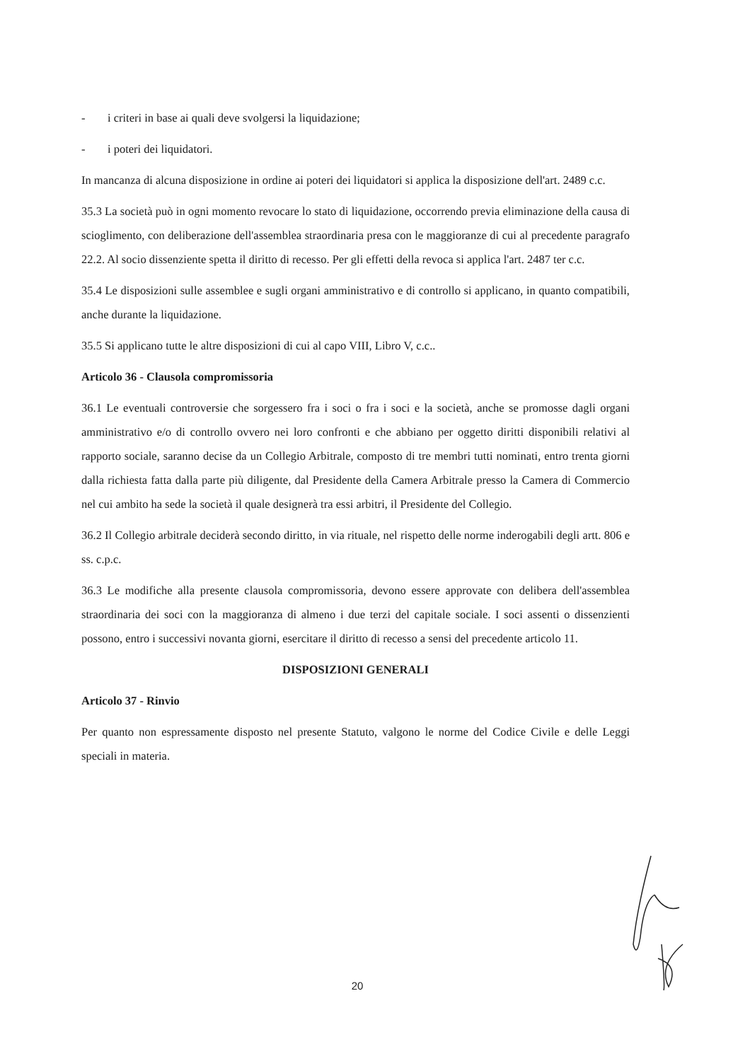- i criteri in base ai quali deve svolgersi la liquidazione;
- i poteri dei liquidatori.
In mancanza di alcuna disposizione in ordine ai poteri dei liquidatori si applica la disposizione dell'art. 2489 c.c.
35.3 La società può in ogni momento revocare lo stato di liquidazione, occorrendo previa eliminazione della causa di scioglimento, con deliberazione dell'assemblea straordinaria presa con le maggioranze di cui al precedente paragrafo 22.2. Al socio dissenziente spetta il diritto di recesso. Per gli effetti della revoca si applica l'art. 2487 ter c.c.
35.4 Le disposizioni sulle assemblee e sugli organi amministrativo e di controllo si applicano, in quanto compatibili, anche durante la liquidazione.
35.5 Si applicano tutte le altre disposizioni di cui al capo VIII, Libro V, c.c..
Articolo 36 - Clausola compromissoria
36.1 Le eventuali controversie che sorgessero fra i soci o fra i soci e la società, anche se promosse dagli organi amministrativo e/o di controllo ovvero nei loro confronti e che abbiano per oggetto diritti disponibili relativi al rapporto sociale, saranno decise da un Collegio Arbitrale, composto di tre membri tutti nominati, entro trenta giorni dalla richiesta fatta dalla parte più diligente, dal Presidente della Camera Arbitrale presso la Camera di Commercio nel cui ambito ha sede la società il quale designerà tra essi arbitri, il Presidente del Collegio.
36.2 Il Collegio arbitrale deciderà secondo diritto, in via rituale, nel rispetto delle norme inderogabili degli artt. 806 e ss. c.p.c.
36.3 Le modifiche alla presente clausola compromissoria, devono essere approvate con delibera dell'assemblea straordinaria dei soci con la maggioranza di almeno i due terzi del capitale sociale. I soci assenti o dissenzienti possono, entro i successivi novanta giorni, esercitare il diritto di recesso a sensi del precedente articolo 11.
DISPOSIZIONI GENERALI
Articolo 37 - Rinvio
Per quanto non espressamente disposto nel presente Statuto, valgono le norme del Codice Civile e delle Leggi speciali in materia.
20